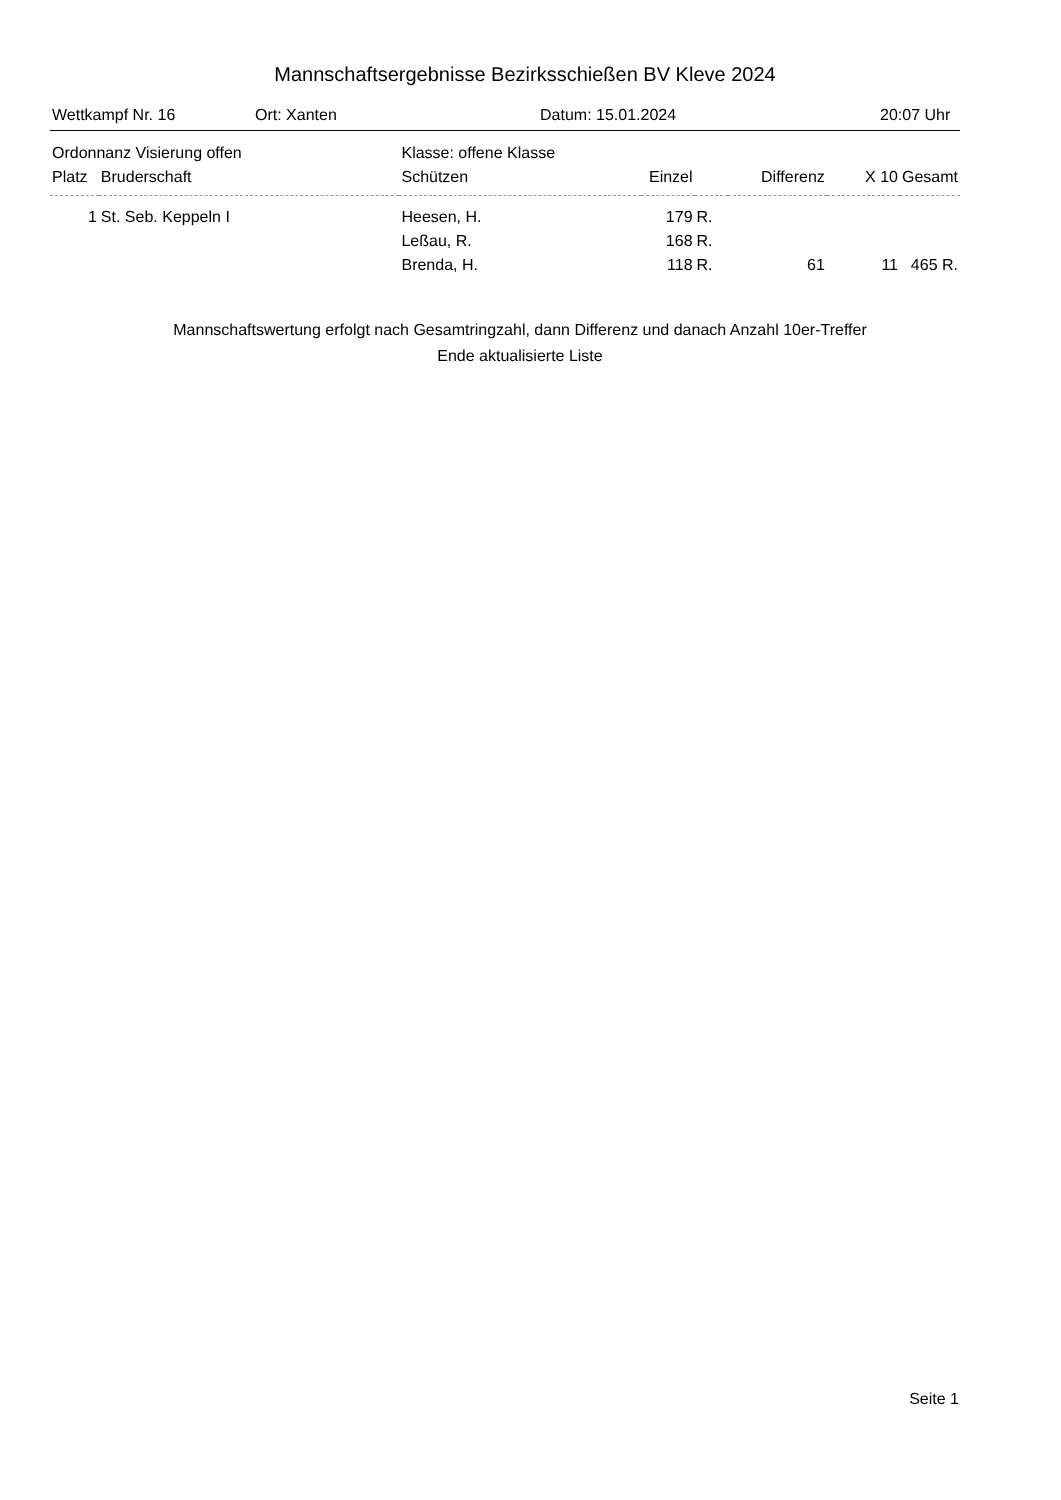Mannschaftsergebnisse Bezirksschießen BV Kleve 2024
Wettkampf Nr. 16 Ort: Xanten Datum: 15.01.2024 20:07 Uhr
| Ordonnanz Visierung offen | | Klasse: offene Klasse | | | | | |
| Platz | Bruderschaft | Schützen | Einzel | | Differenz | X 10 | Gesamt |
| 1 | St. Seb. Keppeln I | Heesen, H. | 179 | R. | | | |
| | | Leßau, R. | 168 | R. | | | |
| | | Brenda, H. | 118 | R. | 61 | 11 | 465 R. |
Mannschaftswertung erfolgt nach Gesamtringzahl, dann Differenz und danach Anzahl 10er-Treffer
Ende aktualisierte Liste
Seite 1